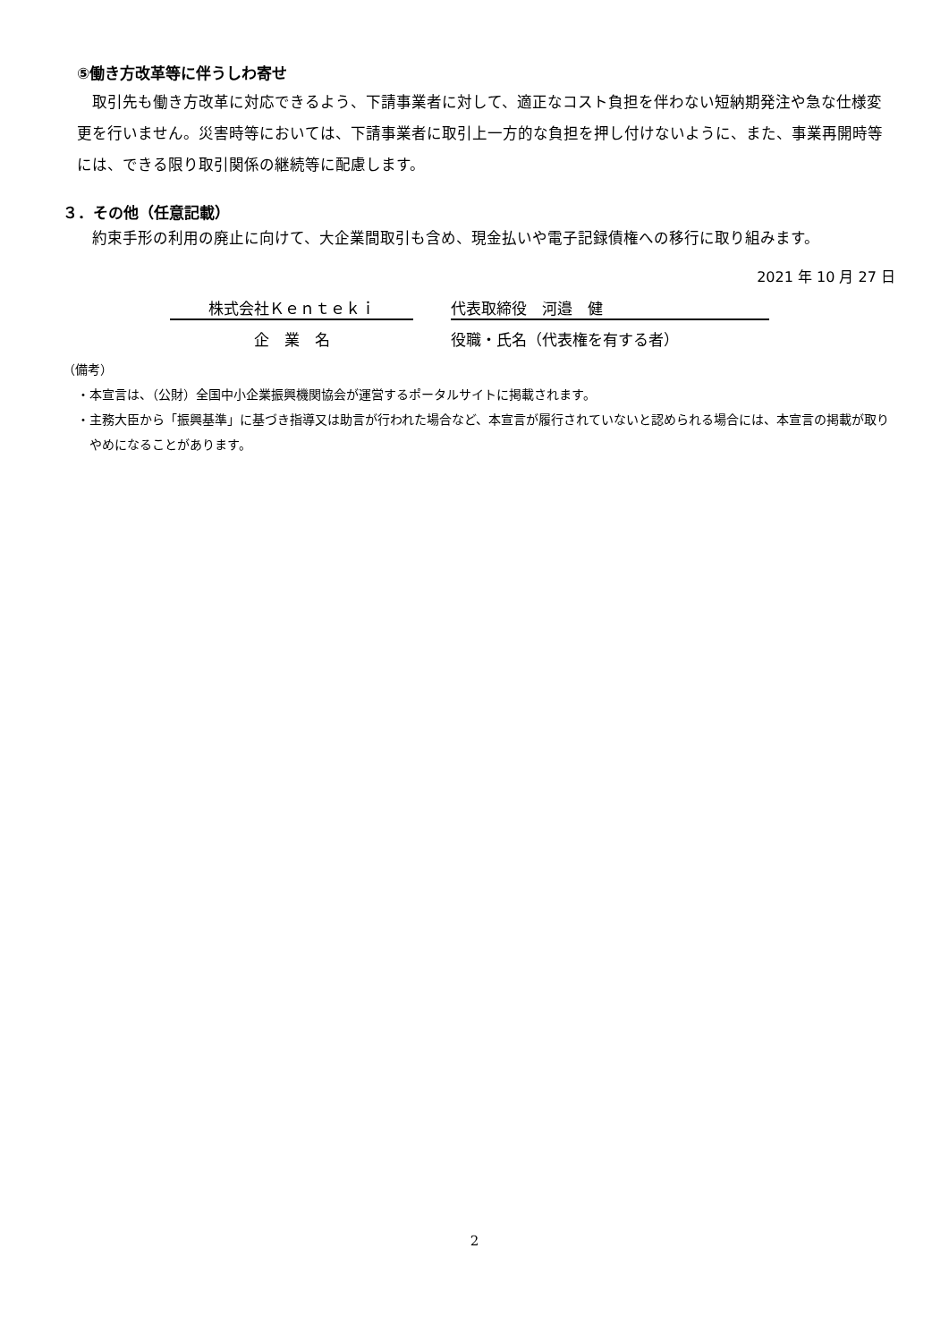⑤働き方改革等に伴うしわ寄せ
　取引先も働き方改革に対応できるよう、下請事業者に対して、適正なコスト負担を伴わない短納期発注や急な仕様変更を行いません。災害時等においては、下請事業者に取引上一方的な負担を押し付けないように、また、事業再開時等には、できる限り取引関係の継続等に配慮します。
３．その他（任意記載）
　約束手形の利用の廃止に向けて、大企業間取引も含め、現金払いや電子記録債権への移行に取り組みます。
2021 年 10 月 27 日
株式会社Ｋｅｎｔｅｋｉ 代表取締役　河邉　健
企　業　名 役職・氏名（代表権を有する者）
（備考）
・本宣言は、（公財）全国中小企業振興機関協会が運営するポータルサイトに掲載されます。
・主務大臣から「振興基準」に基づき指導又は助言が行われた場合など、本宣言が履行されていないと認められる場合には、本宣言の掲載が取りやめになることがあります。
2